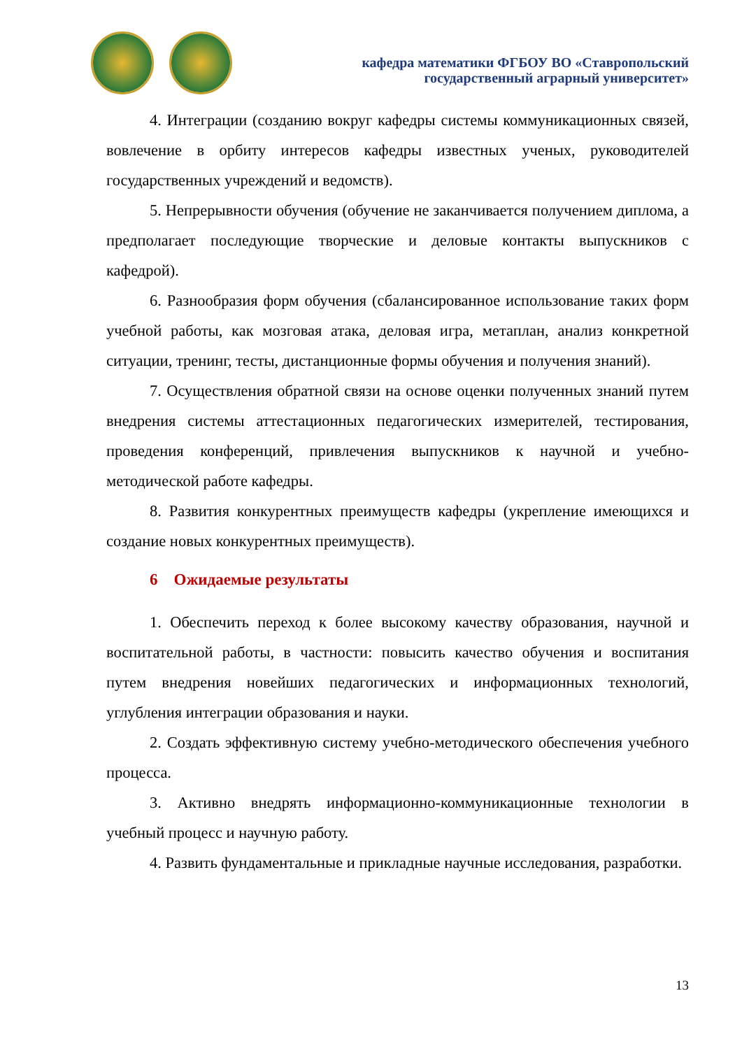кафедра математики ФГБОУ ВО «Ставропольский
государственный аграрный университет»
4. Интеграции (созданию вокруг кафедры системы коммуникационных связей, вовлечение в орбиту интересов кафедры известных ученых, руководителей государственных учреждений и ведомств).
5. Непрерывности обучения (обучение не заканчивается получением диплома, а предполагает последующие творческие и деловые контакты выпускников с кафедрой).
6. Разнообразия форм обучения (сбалансированное использование таких форм учебной работы, как мозговая атака, деловая игра, метаплан, анализ конкретной ситуации, тренинг, тесты, дистанционные формы обучения и получения знаний).
7. Осуществления обратной связи на основе оценки полученных знаний путем внедрения системы аттестационных педагогических измерителей, тестирования, проведения конференций, привлечения выпускников к научной и учебно-методической работе кафедры.
8. Развития конкурентных преимуществ кафедры (укрепление имеющихся и создание новых конкурентных преимуществ).
6 Ожидаемые результаты
1. Обеспечить переход к более высокому качеству образования, научной и воспитательной работы, в частности: повысить качество обучения и воспитания путем внедрения новейших педагогических и информационных технологий, углубления интеграции образования и науки.
2. Создать эффективную систему учебно-методического обеспечения учебного процесса.
3. Активно внедрять информационно-коммуникационные технологии в учебный процесс и научную работу.
4. Развить фундаментальные и прикладные научные исследования, разработки.
13